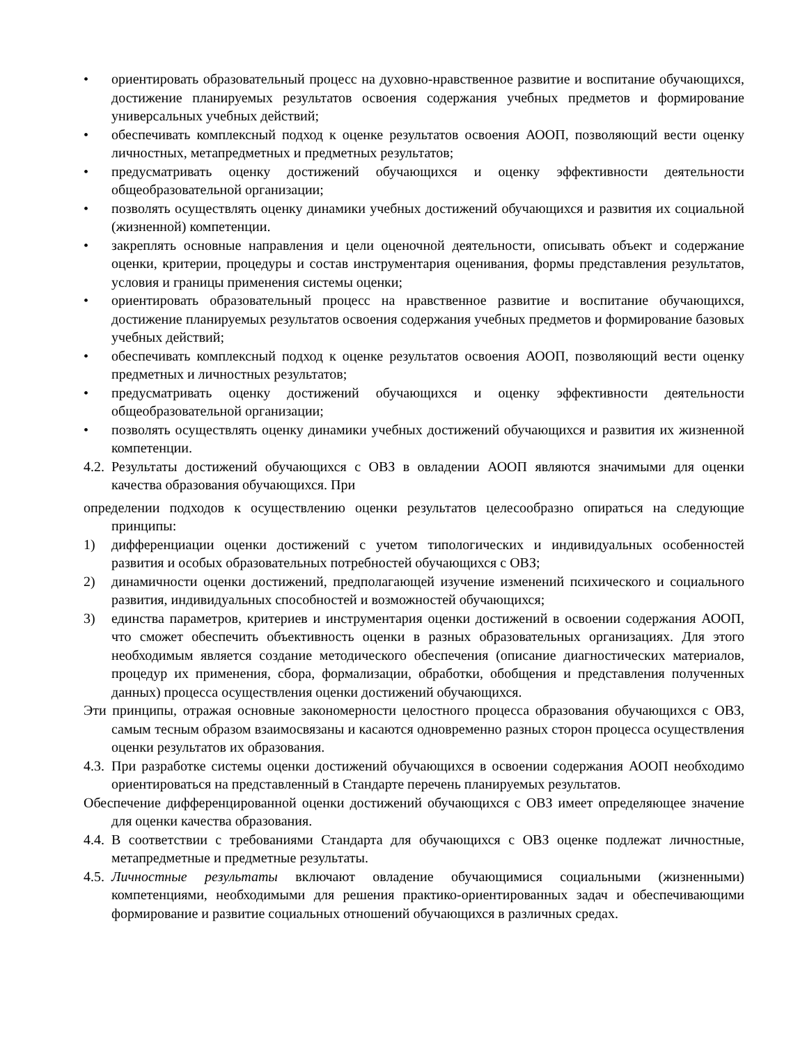• ориентировать образовательный процесс на духовно-нравственное развитие и воспитание обучающихся, достижение планируемых результатов освоения содержания учебных предметов и формирование универсальных учебных действий;
• обеспечивать комплексный подход к оценке результатов освоения АООП, позволяющий вести оценку личностных, метапредметных и предметных результатов;
• предусматривать оценку достижений обучающихся и оценку эффективности деятельности общеобразовательной организации;
• позволять осуществлять оценку динамики учебных достижений обучающихся и развития их социальной (жизненной) компетенции.
• закреплять основные направления и цели оценочной деятельности, описывать объект и содержание оценки, критерии, процедуры и состав инструментария оценивания, формы представления результатов, условия и границы применения системы оценки;
• ориентировать образовательный процесс на нравственное развитие и воспитание обучающихся, достижение планируемых результатов освоения содержания учебных предметов и формирование базовых учебных действий;
• обеспечивать комплексный подход к оценке результатов освоения АООП, позволяющий вести оценку предметных и личностных результатов;
• предусматривать оценку достижений обучающихся и оценку эффективности деятельности общеобразовательной организации;
• позволять осуществлять оценку динамики учебных достижений обучающихся и развития их жизненной компетенции.
4.2. Результаты достижений обучающихся с ОВЗ в овладении АООП являются значимыми для оценки качества образования обучающихся. При
определении подходов к осуществлению оценки результатов целесообразно опираться на следующие принципы:
1) дифференциации оценки достижений с учетом типологических и индивидуальных особенностей развития и особых образовательных потребностей обучающихся с ОВЗ;
2) динамичности оценки достижений, предполагающей изучение изменений психического и социального развития, индивидуальных способностей и возможностей обучающихся;
3) единства параметров, критериев и инструментария оценки достижений в освоении содержания АООП, что сможет обеспечить объективность оценки в разных образовательных организациях. Для этого необходимым является создание методического обеспечения (описание диагностических материалов, процедур их применения, сбора, формализации, обработки, обобщения и представления полученных данных) процесса осуществления оценки достижений обучающихся.
Эти принципы, отражая основные закономерности целостного процесса образования обучающихся с ОВЗ, самым тесным образом взаимосвязаны и касаются одновременно разных сторон процесса осуществления оценки результатов их образования.
4.3. При разработке системы оценки достижений обучающихся в освоении содержания АООП необходимо ориентироваться на представленный в Стандарте перечень планируемых результатов.
Обеспечение дифференцированной оценки достижений обучающихся с ОВЗ имеет определяющее значение для оценки качества образования.
4.4. В соответствии с требованиями Стандарта для обучающихся с ОВЗ оценке подлежат личностные, метапредметные и предметные результаты.
4.5. Личностные результаты включают овладение обучающимися социальными (жизненными) компетенциями, необходимыми для решения практико-ориентированных задач и обеспечивающими формирование и развитие социальных отношений обучающихся в различных средах.